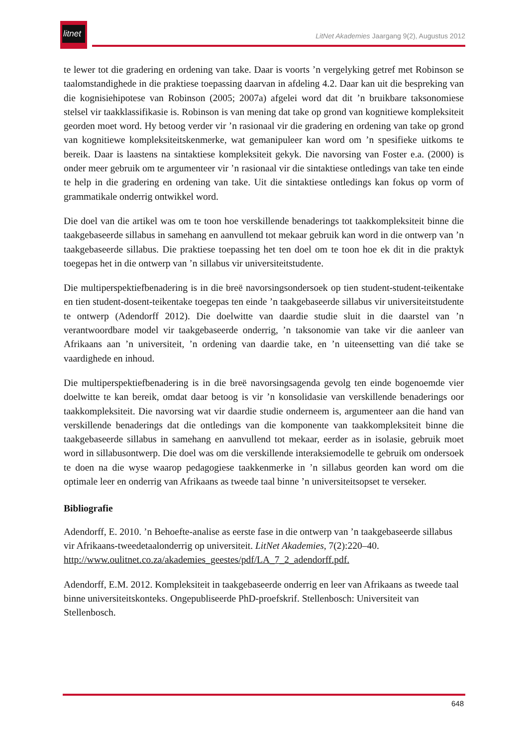litnet
LitNet Akademies Jaargang 9(2), Augustus 2012
te lewer tot die gradering en ordening van take. Daar is voorts ’n vergelyking getref met Robinson se taalomstandighede in die praktiese toepassing daarvan in afdeling 4.2. Daar kan uit die bespreking van die kognisiehipotese van Robinson (2005; 2007a) afgelei word dat dit ’n bruikbare taksonomiese stelsel vir taakklassifikasie is. Robinson is van mening dat take op grond van kognitiewe kompleksiteit georden moet word. Hy betoog verder vir ’n rasionaal vir die gradering en ordening van take op grond van kognitiewe kompleksiteitskenmerke, wat gemanipuleer kan word om ’n spesifieke uitkoms te bereik. Daar is laastens na sintaktiese kompleksiteit gekyk. Die navorsing van Foster e.a. (2000) is onder meer gebruik om te argumenteer vir ’n rasionaal vir die sintaktiese ontledings van take ten einde te help in die gradering en ordening van take. Uit die sintaktiese ontledings kan fokus op vorm of grammatikale onderrig ontwikkel word.
Die doel van die artikel was om te toon hoe verskillende benaderings tot taakkompleksiteit binne die taakgebaseerde sillabus in samehang en aanvullend tot mekaar gebruik kan word in die ontwerp van ’n taakgebaseerde sillabus. Die praktiese toepassing het ten doel om te toon hoe ek dit in die praktyk toegepas het in die ontwerp van ’n sillabus vir universiteitstudente.
Die multiperspektiefbenadering is in die breë navorsingsondersoek op tien student-student-teikentake en tien student-dosent-teikentake toegepas ten einde ’n taakgebaseerde sillabus vir universiteitstudente te ontwerp (Adendorff 2012). Die doelwitte van daardie studie sluit in die daarstel van ’n verantwoordbare model vir taakgebaseerde onderrig, ’n taksonomie van take vir die aanleer van Afrikaans aan ’n universiteit, ’n ordening van daardie take, en ’n uiteensetting van dié take se vaardighede en inhoud.
Die multiperspektiefbenadering is in die breë navorsingsagenda gevolg ten einde bogenoemde vier doelwitte te kan bereik, omdat daar betoog is vir ’n konsolidasie van verskillende benaderings oor taakkompleksiteit. Die navorsing wat vir daardie studie onderneem is, argumenteer aan die hand van verskillende benaderings dat die ontledings van die komponente van taakkompleksiteit binne die taakgebaseerde sillabus in samehang en aanvullend tot mekaar, eerder as in isolasie, gebruik moet word in sillabusontwerp. Die doel was om die verskillende interaksiemodelle te gebruik om ondersoek te doen na die wyse waarop pedagogiese taakkenmerke in ’n sillabus georden kan word om die optimale leer en onderrig van Afrikaans as tweede taal binne ’n universiteitsopset te verseker.
Bibliografie
Adendorff, E. 2010. ’n Behoefte-analise as eerste fase in die ontwerp van ’n taakgebaseerde sillabus vir Afrikaans-tweedetaalonderrig op universiteit. LitNet Akademies, 7(2):220–40. http://www.oulitnet.co.za/akademies_geestes/pdf/LA_7_2_adendorff.pdf.
Adendorff, E.M. 2012. Kompleksiteit in taakgebaseerde onderrig en leer van Afrikaans as tweede taal binne universiteitskonteks. Ongepubliseerde PhD-proefskrif. Stellenbosch: Universiteit van Stellenbosch.
648